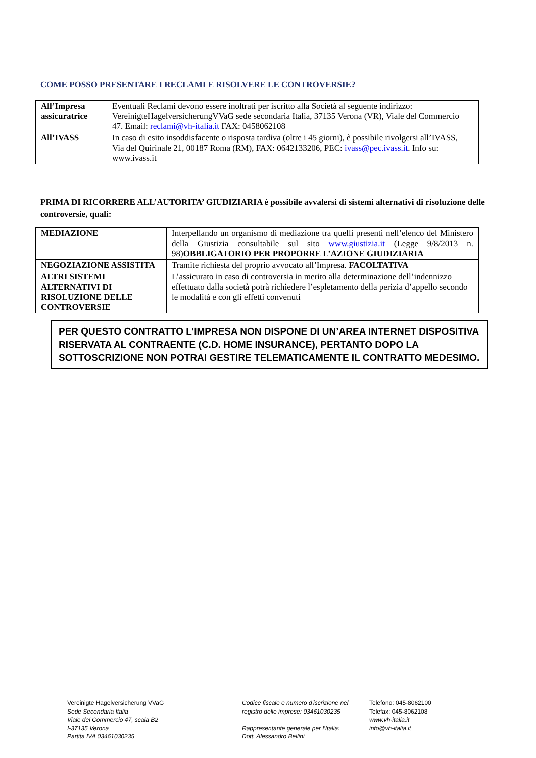COME POSSO PRESENTARE I RECLAMI E RISOLVERE LE CONTROVERSIE?
| All’Impresa assicuratrice | Eventuali Reclami devono essere inoltrati per iscritto alla Società al seguente indirizzo: VereinigteHagelversicherungVVaG sede secondaria Italia, 37135 Verona (VR), Viale del Commercio 47. Email: reclami@vh-italia.it FAX: 0458062108 |
| All’IVASS | In caso di esito insoddisfacente o risposta tardiva (oltre i 45 giorni), è possibile rivolgersi all’IVASS, Via del Quirinale 21, 00187 Roma (RM), FAX: 0642133206, PEC: ivass@pec.ivass.it . Info su: www.ivass.it |
PRIMA DI RICORRERE ALL’AUTORITA’ GIUDIZIARIA è possibile avvalersi di sistemi alternativi di risoluzione delle controversie, quali:
| MEDIAZIONE | Interpellando un organismo di mediazione tra quelli presenti nell’elenco del Ministero della Giustizia consultabile sul sito www.giustizia.it (Legge 9/8/2013 n. 98) OBBLIGATORIO PER PROPORRE L’AZIONE GIUDIZIARIA |
| NEGOZIAZIONE ASSISTITA | Tramite richiesta del proprio avvocato all’Impresa. FACOLTATIVA |
| ALTRI SISTEMI ALTERNATIVI DI RISOLUZIONE DELLE CONTROVERSIE | L’assicurato in caso di controversia in merito alla determinazione dell’indennizzo effettuato dalla società potrà richiedere l’espletamento della perizia d’appello secondo le modalità e con gli effetti convenuti |
PER QUESTO CONTRATTO L’IMPRESA NON DISPONE DI UN’AREA INTERNET DISPOSITIVA RISERVATA AL CONTRAENTE (C.D. HOME INSURANCE), PERTANTO DOPO LA SOTTOSCRIZIONE NON POTRAI GESTIRE TELEMATICAMENTE IL CONTRATTO MEDESIMO.
Vereinigte Hagelversicherung VVaG
Sede Secondaria Italia
Viale del Commercio 47, scala B2
I-37135 Verona
Partita IVA 03461030235
Codice fiscale e numero d'iscrizione nel
registro delle imprese: 03461030235
Rappresentante generale per l’Italia:
Dott. Alessandro Bellini
Telefono: 045-8062100
Telefax: 045-8062108
www.vh-italia.it
info@vh-italia.it